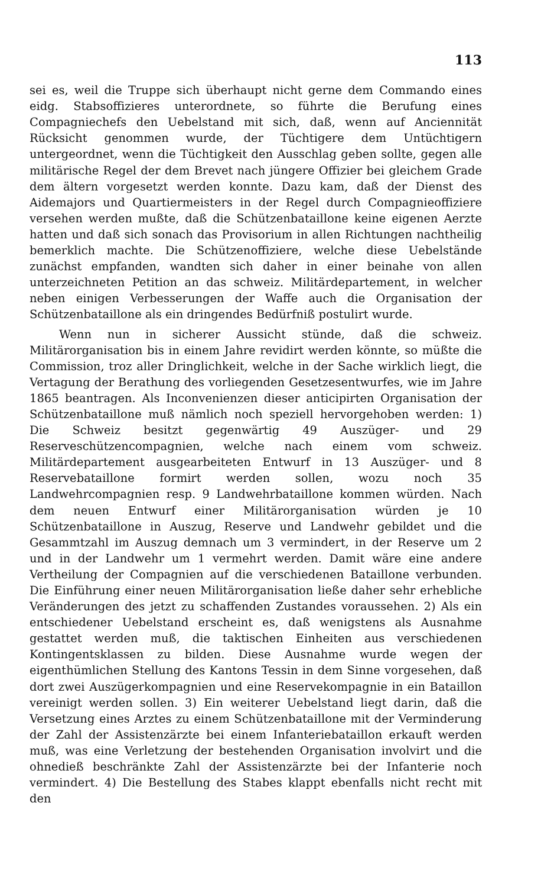113
sei es, weil die Truppe sich überhaupt nicht gerne dem Commando eines eidg. Stabsoffizieres unterordnete, so führte die Berufung eines Compagniechefs den Uebelstand mit sich, daß, wenn auf Anciennität Rücksicht genommen wurde, der Tüchtigere dem Untüchtigern untergeordnet, wenn die Tüchtigkeit den Ausschlag geben sollte, gegen alle militärische Regel der dem Brevet nach jüngere Offizier bei gleichem Grade dem ältern vorgesetzt werden konnte. Dazu kam, daß der Dienst des Aidemajors und Quartiermeisters in der Regel durch Compagnieoffiziere versehen werden mußte, daß die Schützenbataillone keine eigenen Aerzte hatten und daß sich sonach das Provisorium in allen Richtungen nachtheilig bemerklich machte. Die Schützenoffiziere, welche diese Uebelstände zunächst empfanden, wandten sich daher in einer beinahe von allen unterzeichneten Petition an das schweiz. Militärdepartement, in welcher neben einigen Verbesserungen der Waffe auch die Organisation der Schützenbataillone als ein dringendes Bedürfniß postulirt wurde.
Wenn nun in sicherer Aussicht stünde, daß die schweiz. Militärorganisation bis in einem Jahre revidirt werden könnte, so müßte die Commission, troz aller Dringlichkeit, welche in der Sache wirklich liegt, die Vertagung der Berathung des vorliegenden Gesetzesentwurfes, wie im Jahre 1865 beantragen. Als Inconvenienzen dieser anticipirten Organisation der Schützenbataillone muß nämlich noch speziell hervorgehoben werden: 1) Die Schweiz besitzt gegenwärtig 49 Auszüger- und 29 Reserveschützencompagnien, welche nach einem vom schweiz. Militärdepartement ausgearbeiteten Entwurf in 13 Auszüger- und 8 Reservebataillone formirt werden sollen, wozu noch 35 Landwehrcompagnien resp. 9 Landwehrbataillone kommen würden. Nach dem neuen Entwurf einer Militärorganisation würden je 10 Schützenbataillone in Auszug, Reserve und Landwehr gebildet und die Gesammtzahl im Auszug demnach um 3 vermindert, in der Reserve um 2 und in der Landwehr um 1 vermehrt werden. Damit wäre eine andere Vertheilung der Compagnien auf die verschiedenen Bataillone verbunden. Die Einführung einer neuen Militärorganisation ließe daher sehr erhebliche Veränderungen des jetzt zu schaffenden Zustandes voraussehen. 2) Als ein entschiedener Uebelstand erscheint es, daß wenigstens als Ausnahme gestattet werden muß, die taktischen Einheiten aus verschiedenen Kontingentsklassen zu bilden. Diese Ausnahme wurde wegen der eigenthümlichen Stellung des Kantons Tessin in dem Sinne vorgesehen, daß dort zwei Auszügerkompagnien und eine Reservekompagnie in ein Bataillon vereinigt werden sollen. 3) Ein weiterer Uebelstand liegt darin, daß die Versetzung eines Arztes zu einem Schützenbataillone mit der Verminderung der Zahl der Assistenzärzte bei einem Infanteriebataillon erkauft werden muß, was eine Verletzung der bestehenden Organisation involvirt und die ohnedieß beschränkte Zahl der Assistenzärzte bei der Infanterie noch vermindert. 4) Die Bestellung des Stabes klappt ebenfalls nicht recht mit den